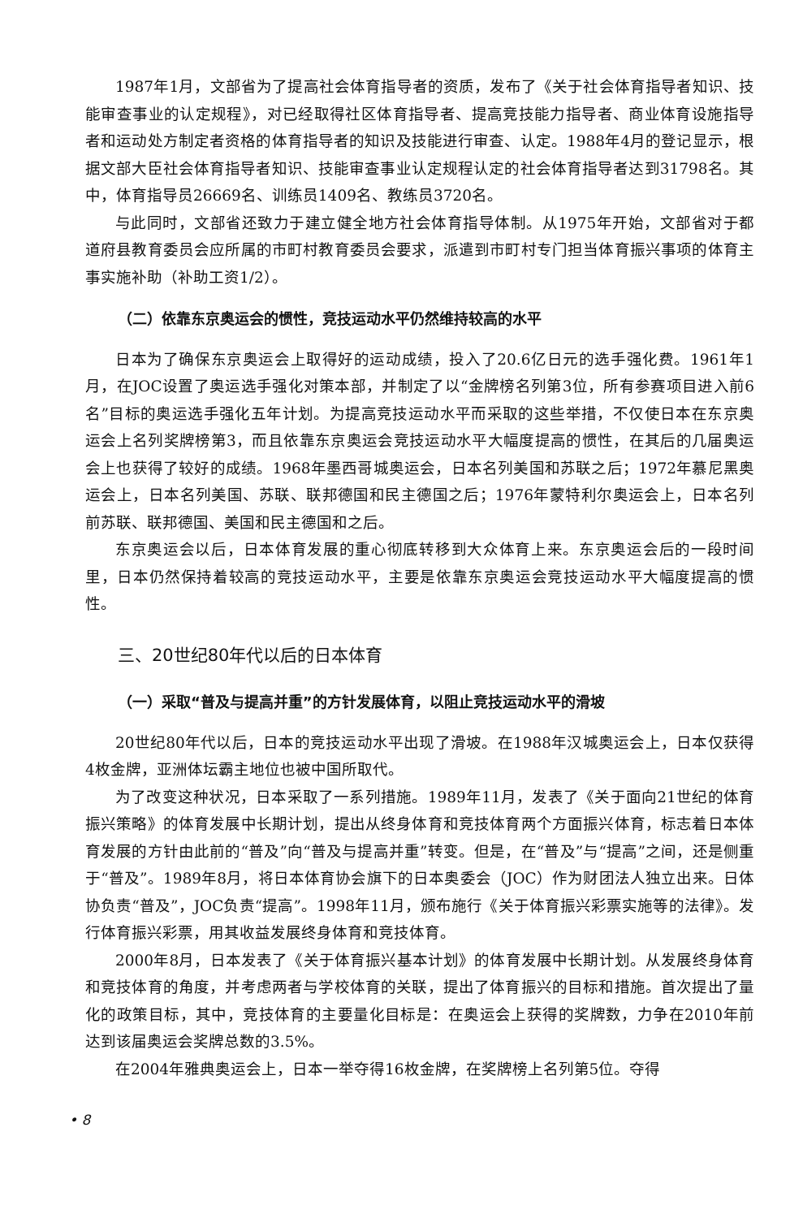1987年1月，文部省为了提高社会体育指导者的资质，发布了《关于社会体育指导者知识、技能审查事业的认定规程》，对已经取得社区体育指导者、提高竞技能力指导者、商业体育设施指导者和运动处方制定者资格的体育指导者的知识及技能进行审查、认定。1988年4月的登记显示，根据文部大臣社会体育指导者知识、技能审查事业认定规程认定的社会体育指导者达到31798名。其中，体育指导员26669名、训练员1409名、教练员3720名。
与此同时，文部省还致力于建立健全地方社会体育指导体制。从1975年开始，文部省对于都道府县教育委员会应所属的市町村教育委员会要求，派遣到市町村专门担当体育振兴事项的体育主事实施补助（补助工资1/2）。
（二）依靠东京奥运会的惯性，竞技运动水平仍然维持较高的水平
日本为了确保东京奥运会上取得好的运动成绩，投入了20.6亿日元的选手强化费。1961年1月，在JOC设置了奥运选手强化对策本部，并制定了以“金牌榜名列第3位，所有参赛项目进入前6名”目标的奥运选手强化五年计划。为提高竞技运动水平而采取的这些举措，不仅使日本在东京奥运会上名列奖牌榜第3，而且依靠东京奥运会竞技运动水平大幅度提高的惯性，在其后的几届奥运会上也获得了较好的成绩。1968年墨西哥城奥运会，日本名列美国和苏联之后；1972年慕尼黑奥运会上，日本名列美国、苏联、联邦德国和民主德国之后；1976年蒙特利尔奥运会上，日本名列前苏联、联邦德国、美国和民主德国和之后。
东京奥运会以后，日本体育发展的重心彻底转移到大众体育上来。东京奥运会后的一段时间里，日本仍然保持着较高的竞技运动水平，主要是依靠东京奥运会竞技运动水平大幅度提高的惯性。
三、20世纪80年代以后的日本体育
（一）采取“普及与提高并重”的方针发展体育，以阻止竞技运动水平的滑坡
20世纪80年代以后，日本的竞技运动水平出现了滑坡。在1988年汉城奥运会上，日本仅获得4枚金牌，亚洲体坛霸主地位也被中国所取代。
为了改变这种状况，日本采取了一系列措施。1989年11月，发表了《关于面向21世纪的体育振兴策略》的体育发展中长期计划，提出从终身体育和竞技体育两个方面振兴体育，标志着日本体育发展的方针由此前的“普及”向“普及与提高并重”转变。但是，在“普及”与“提高”之间，还是侧重于“普及”。1989年8月，将日本体育协会旗下的日本奥委会（JOC）作为财团法人独立出来。日体协负责“普及”，JOC负责“提高”。1998年11月，颁布施行《关于体育振兴彩票实施等的法律》。发行体育振兴彩票，用其收益发展终身体育和竞技体育。
2000年8月，日本发表了《关于体育振兴基本计划》的体育发展中长期计划。从发展终身体育和竞技体育的角度，并考虑两者与学校体育的关联，提出了体育振兴的目标和措施。首次提出了量化的政策目标，其中，竞技体育的主要量化目标是：在奥运会上获得的奖牌数，力争在2010年前达到该届奥运会奖牌总数的3.5%。
在2004年雅典奥运会上，日本一举夺得16枚金牌，在奖牌榜上名列第5位。夺得
• 8